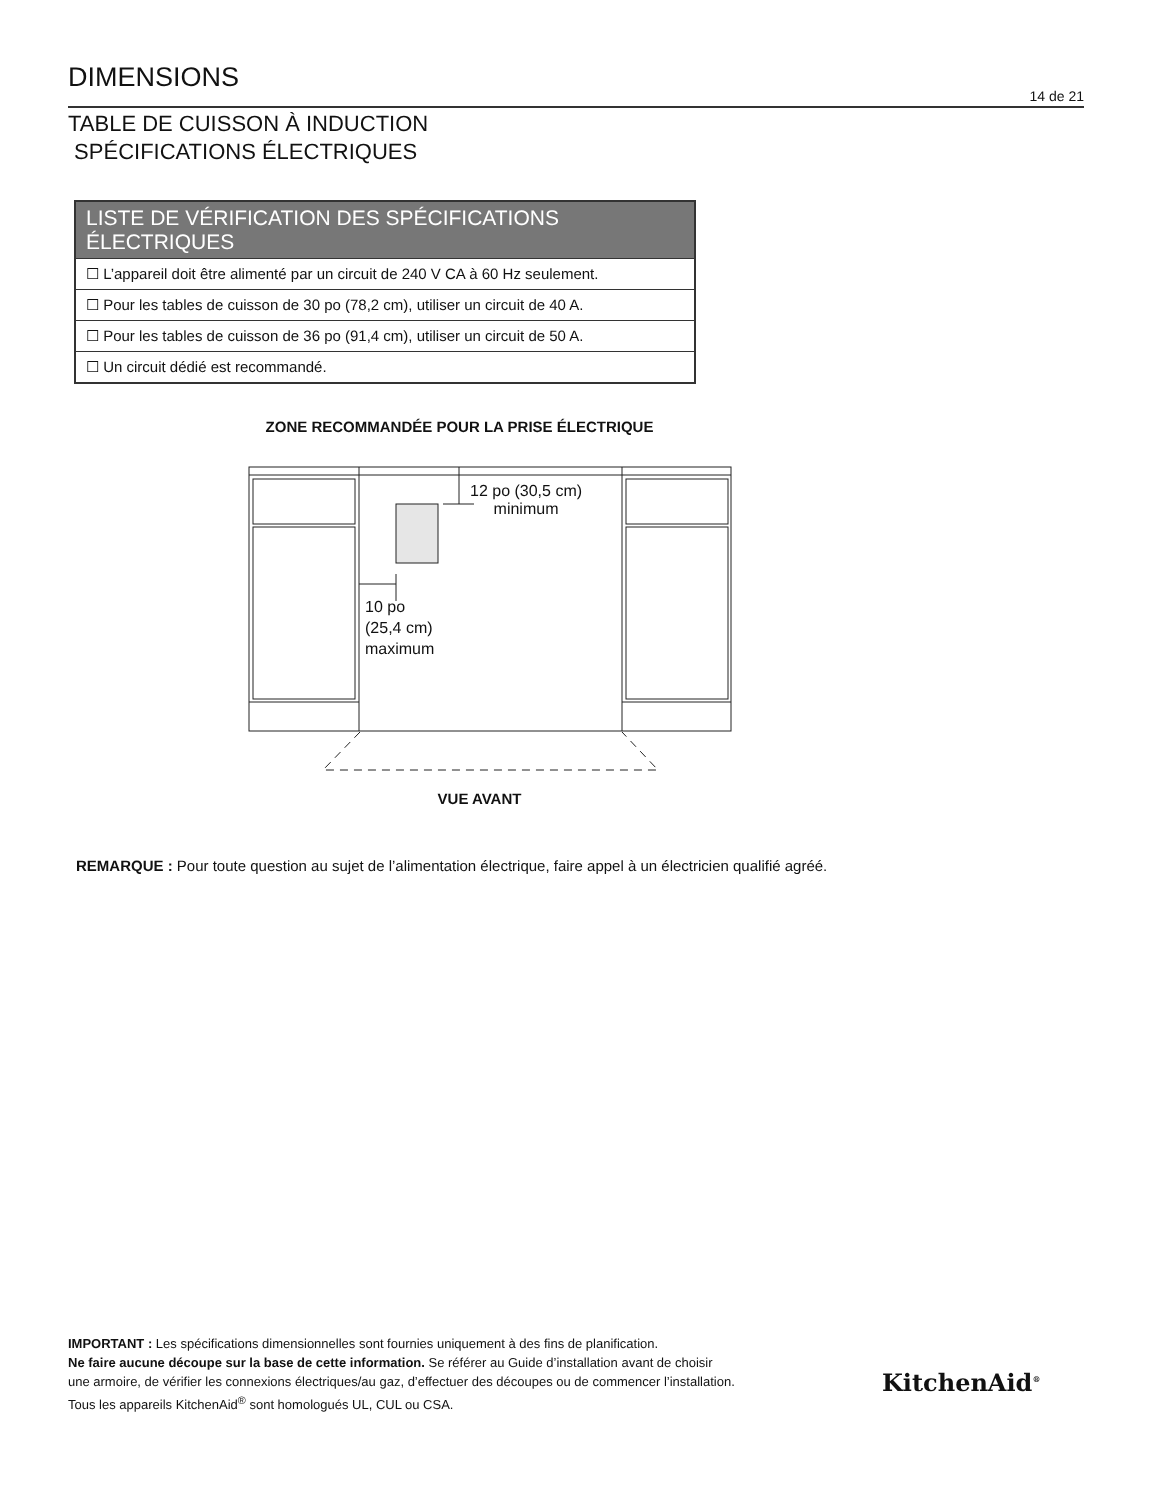DIMENSIONS
14 de 21
TABLE DE CUISSON À INDUCTION
SPÉCIFICATIONS ÉLECTRIQUES
LISTE DE VÉRIFICATION DES SPÉCIFICATIONS ÉLECTRIQUES
☐ L’appareil doit être alimenté par un circuit de 240 V CA à 60 Hz seulement.
☐ Pour les tables de cuisson de 30 po (78,2 cm), utiliser un circuit de 40 A.
☐ Pour les tables de cuisson de 36 po (91,4 cm), utiliser un circuit de 50 A.
☐ Un circuit dédié est recommandé.
ZONE RECOMMANDÉE POUR LA PRISE ÉLECTRIQUE
12 po (30,5 cm)
minimum
10 po
(25,4 cm)
maximum
VUE AVANT
REMARQUE : Pour toute question au sujet de l’alimentation électrique, faire appel à un électricien qualifié agréé.
IMPORTANT : Les spécifications dimensionnelles sont fournies uniquement à des fins de planification.
Ne faire aucune découpe sur la base de cette information. Se référer au Guide d’installation avant de choisir
une armoire, de vérifier les connexions électriques/au gaz, d’effectuer des découpes ou de commencer l’installation.
Tous les appareils KitchenAid<sup>®</sup> sont homologués UL, CUL ou CSA.
KitchenAid<sup>®</sup>